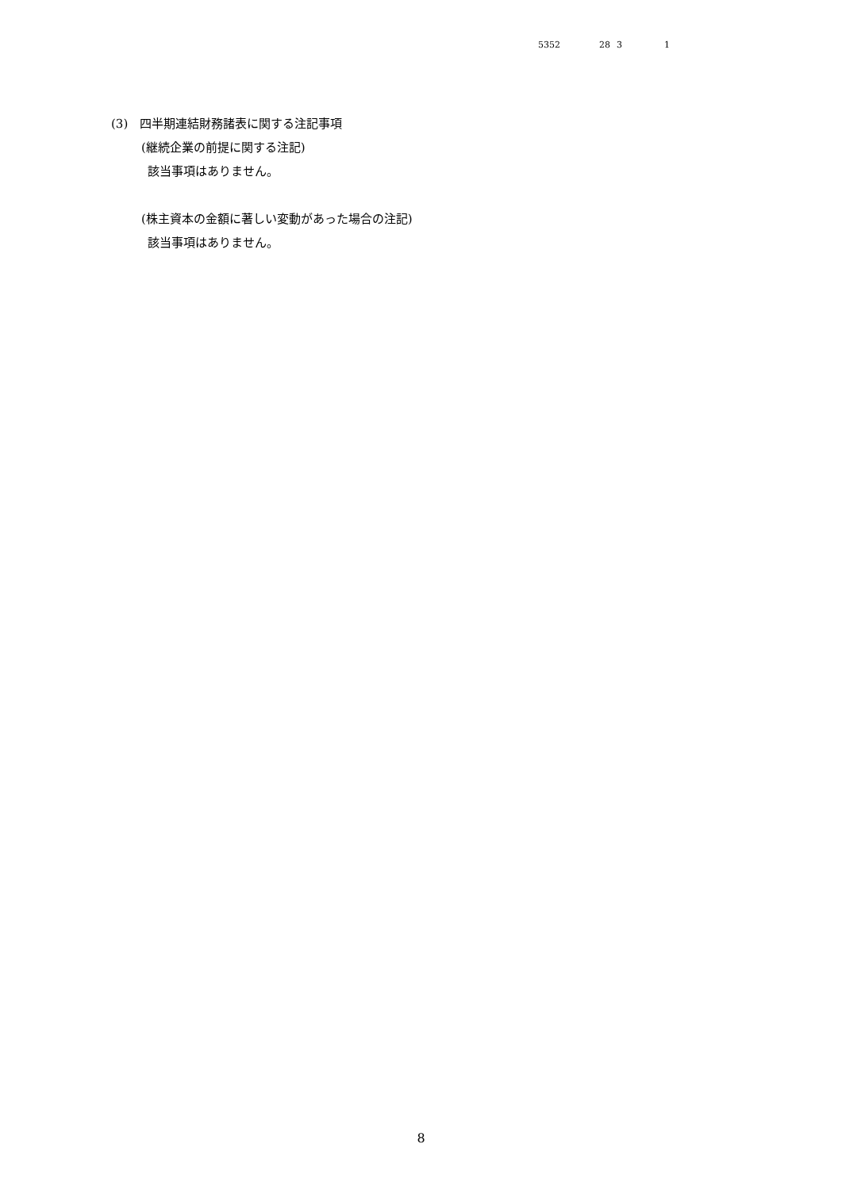5352 28 3 1
(3)　四半期連結財務諸表に関する注記事項
(継続企業の前提に関する注記)
該当事項はありません。
(株主資本の金額に著しい変動があった場合の注記)
該当事項はありません。
8